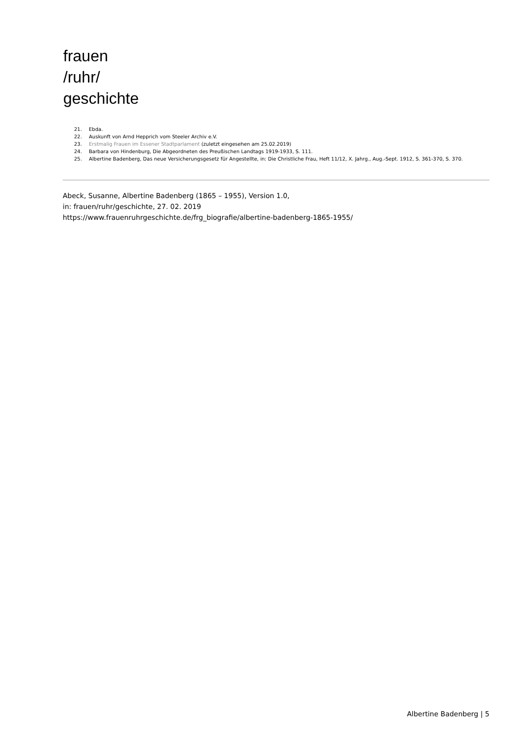frauen
/ruhr/
geschichte
21. Ebda.
22. Auskunft von Arnd Hepprich vom Steeler Archiv e.V.
23. Erstmalig Frauen im Essener Stadtparlament (zuletzt eingesehen am 25.02.2019)
24. Barbara von Hindenburg, Die Abgeordneten des Preußischen Landtags 1919-1933, S. 111.
25. Albertine Badenberg, Das neue Versicherungsgesetz für Angestellte, in: Die Christliche Frau, Heft 11/12, X. Jahrg., Aug.-Sept. 1912, S. 361-370, S. 370.
Abeck, Susanne, Albertine Badenberg (1865 – 1955), Version 1.0,
in: frauen/ruhr/geschichte, 27. 02. 2019
https://www.frauenruhrgeschichte.de/frg_biografie/albertine-badenberg-1865-1955/
Albertine Badenberg | 5